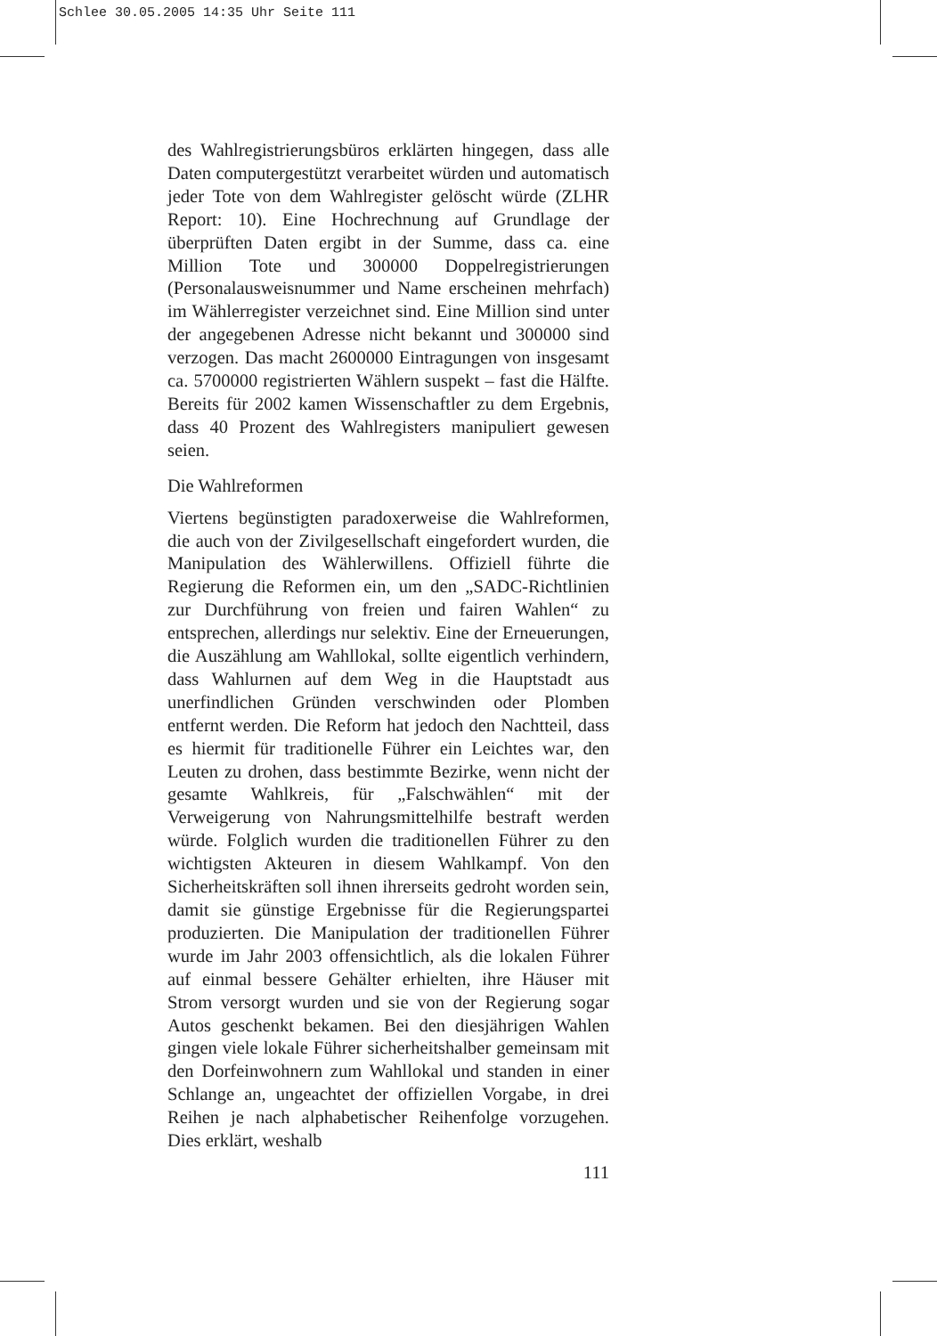Schlee 30.05.2005 14:35 Uhr Seite 111
des Wahlregistrierungsbüros erklärten hingegen, dass alle Daten computergestützt verarbeitet würden und automatisch jeder Tote von dem Wahlregister gelöscht würde (ZLHR Report: 10). Eine Hochrechnung auf Grundlage der überprüften Daten ergibt in der Summe, dass ca. eine Million Tote und 300000 Doppelregistrierungen (Personalausweisnummer und Name erscheinen mehrfach) im Wählerregister verzeichnet sind. Eine Million sind unter der angegebenen Adresse nicht bekannt und 300000 sind verzogen. Das macht 2600000 Eintragungen von insgesamt ca. 5700000 registrierten Wählern suspekt – fast die Hälfte. Bereits für 2002 kamen Wissenschaftler zu dem Ergebnis, dass 40 Prozent des Wahlregisters manipuliert gewesen seien.
Die Wahlreformen
Viertens begünstigten paradoxerweise die Wahlreformen, die auch von der Zivilgesellschaft eingefordert wurden, die Manipulation des Wählerwillens. Offiziell führte die Regierung die Reformen ein, um den „SADC-Richtlinien zur Durchführung von freien und fairen Wahlen“ zu entsprechen, allerdings nur selektiv. Eine der Erneuerungen, die Auszählung am Wahllokal, sollte eigentlich verhindern, dass Wahlurnen auf dem Weg in die Hauptstadt aus unerfindlichen Gründen verschwinden oder Plomben entfernt werden. Die Reform hat jedoch den Nachtteil, dass es hiermit für traditionelle Führer ein Leichtes war, den Leuten zu drohen, dass bestimmte Bezirke, wenn nicht der gesamte Wahlkreis, für „Falschwählen“ mit der Verweigerung von Nahrungsmittelhilfe bestraft werden würde. Folglich wurden die traditionellen Führer zu den wichtigsten Akteuren in diesem Wahlkampf. Von den Sicherheitskräften soll ihnen ihrerseits gedroht worden sein, damit sie günstige Ergebnisse für die Regierungspartei produzierten. Die Manipulation der traditionellen Führer wurde im Jahr 2003 offensichtlich, als die lokalen Führer auf einmal bessere Gehälter erhielten, ihre Häuser mit Strom versorgt wurden und sie von der Regierung sogar Autos geschenkt bekamen. Bei den diesjährigen Wahlen gingen viele lokale Führer sicherheitshalber gemeinsam mit den Dorfeinwohnern zum Wahllokal und standen in einer Schlange an, ungeachtet der offiziellen Vorgabe, in drei Reihen je nach alphabetischer Reihenfolge vorzugehen. Dies erklärt, weshalb
111